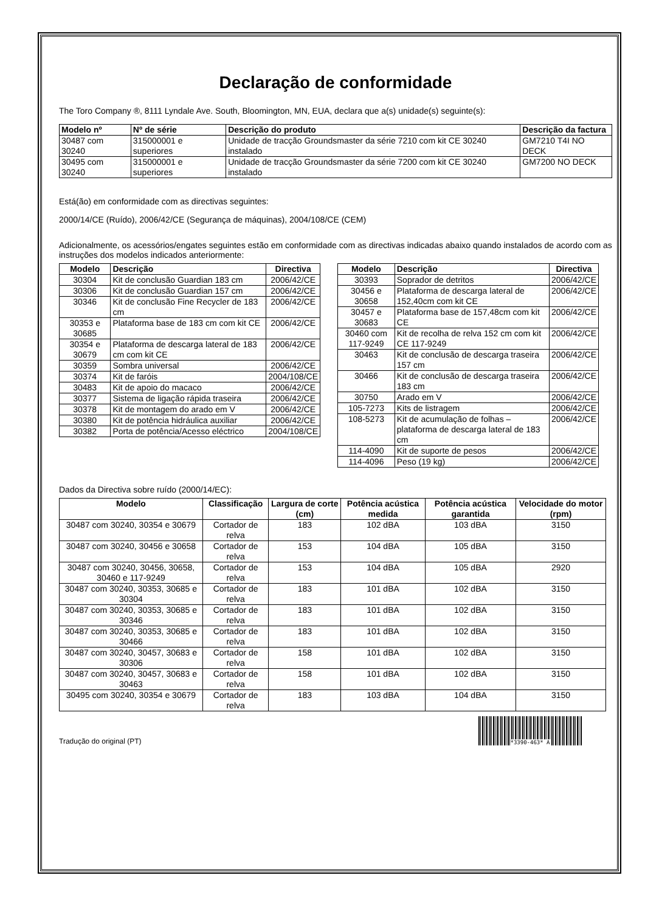Declaração de conformidade
The Toro Company ®, 8111 Lyndale Ave. South, Bloomington, MN, EUA, declara que a(s) unidade(s) seguinte(s):
| Modelo nº | Nº de série | Descrição do produto | Descrição da factura |
| --- | --- | --- | --- |
| 30487 com 30240 | 315000001 e superiores | Unidade de tracção Groundsmaster da série 7210 com kit CE 30240 instalado | GM7210 T4I NO DECK |
| 30495 com 30240 | 315000001 e superiores | Unidade de tracção Groundsmaster da série 7200 com kit CE 30240 instalado | GM7200 NO DECK |
Está(ão) em conformidade com as directivas seguintes:
2000/14/CE (Ruído), 2006/42/CE (Segurança de máquinas), 2004/108/CE (CEM)
Adicionalmente, os acessórios/engates seguintes estão em conformidade com as directivas indicadas abaixo quando instalados de acordo com as instruções dos modelos indicados anteriormente:
| Modelo | Descrição | Directiva |
| --- | --- | --- |
| 30304 | Kit de conclusão Guardian 183 cm | 2006/42/CE |
| 30306 | Kit de conclusão Guardian 157 cm | 2006/42/CE |
| 30346 | Kit de conclusão Fine Recycler de 183 cm | 2006/42/CE |
| 30353 e 30685 | Plataforma base de 183 cm com kit CE | 2006/42/CE |
| 30354 e 30679 | Plataforma de descarga lateral de 183 cm com kit CE | 2006/42/CE |
| 30359 | Sombra universal | 2006/42/CE |
| 30374 | Kit de faróis | 2004/108/CE |
| 30483 | Kit de apoio do macaco | 2006/42/CE |
| 30377 | Sistema de ligação rápida traseira | 2006/42/CE |
| 30378 | Kit de montagem do arado em V | 2006/42/CE |
| 30380 | Kit de potência hidráulica auxiliar | 2006/42/CE |
| 30382 | Porta de potência/Acesso eléctrico | 2004/108/CE |
| Modelo | Descrição | Directiva |
| --- | --- | --- |
| 30393 | Soprador de detritos | 2006/42/CE |
| 30456 e 30658 | Plataforma de descarga lateral de 152,40cm com kit CE | 2006/42/CE |
| 30457 e 30683 | Plataforma base de 157,48cm com kit CE | 2006/42/CE |
| 30460 com 117-9249 | Kit de recolha de relva 152 cm com kit CE 117-9249 | 2006/42/CE |
| 30463 | Kit de conclusão de descarga traseira 157 cm | 2006/42/CE |
| 30466 | Kit de conclusão de descarga traseira 183 cm | 2006/42/CE |
| 30750 | Arado em V | 2006/42/CE |
| 105-7273 | Kits de listragem | 2006/42/CE |
| 108-5273 | Kit de acumulação de folhas – plataforma de descarga lateral de 183 cm | 2006/42/CE |
| 114-4090 | Kit de suporte de pesos | 2006/42/CE |
| 114-4096 | Peso (19 kg) | 2006/42/CE |
Dados da Directiva sobre ruído (2000/14/EC):
| Modelo | Classificação | Largura de corte (cm) | Potência acústica medida | Potência acústica garantida | Velocidade do motor (rpm) |
| --- | --- | --- | --- | --- | --- |
| 30487 com 30240, 30354 e 30679 | Cortador de relva | 183 | 102 dBA | 103 dBA | 3150 |
| 30487 com 30240, 30456 e 30658 | Cortador de relva | 153 | 104 dBA | 105 dBA | 3150 |
| 30487 com 30240, 30456, 30658, 30460 e 117-9249 | Cortador de relva | 153 | 104 dBA | 105 dBA | 2920 |
| 30487 com 30240, 30353, 30685 e 30304 | Cortador de relva | 183 | 101 dBA | 102 dBA | 3150 |
| 30487 com 30240, 30353, 30685 e 30346 | Cortador de relva | 183 | 101 dBA | 102 dBA | 3150 |
| 30487 com 30240, 30353, 30685 e 30466 | Cortador de relva | 183 | 101 dBA | 102 dBA | 3150 |
| 30487 com 30240, 30457, 30683 e 30306 | Cortador de relva | 158 | 101 dBA | 102 dBA | 3150 |
| 30487 com 30240, 30457, 30683 e 30463 | Cortador de relva | 158 | 101 dBA | 102 dBA | 3150 |
| 30495 com 30240, 30354 e 30679 | Cortador de relva | 183 | 103 dBA | 104 dBA | 3150 |
Tradução do original (PT)
*3390-463* A